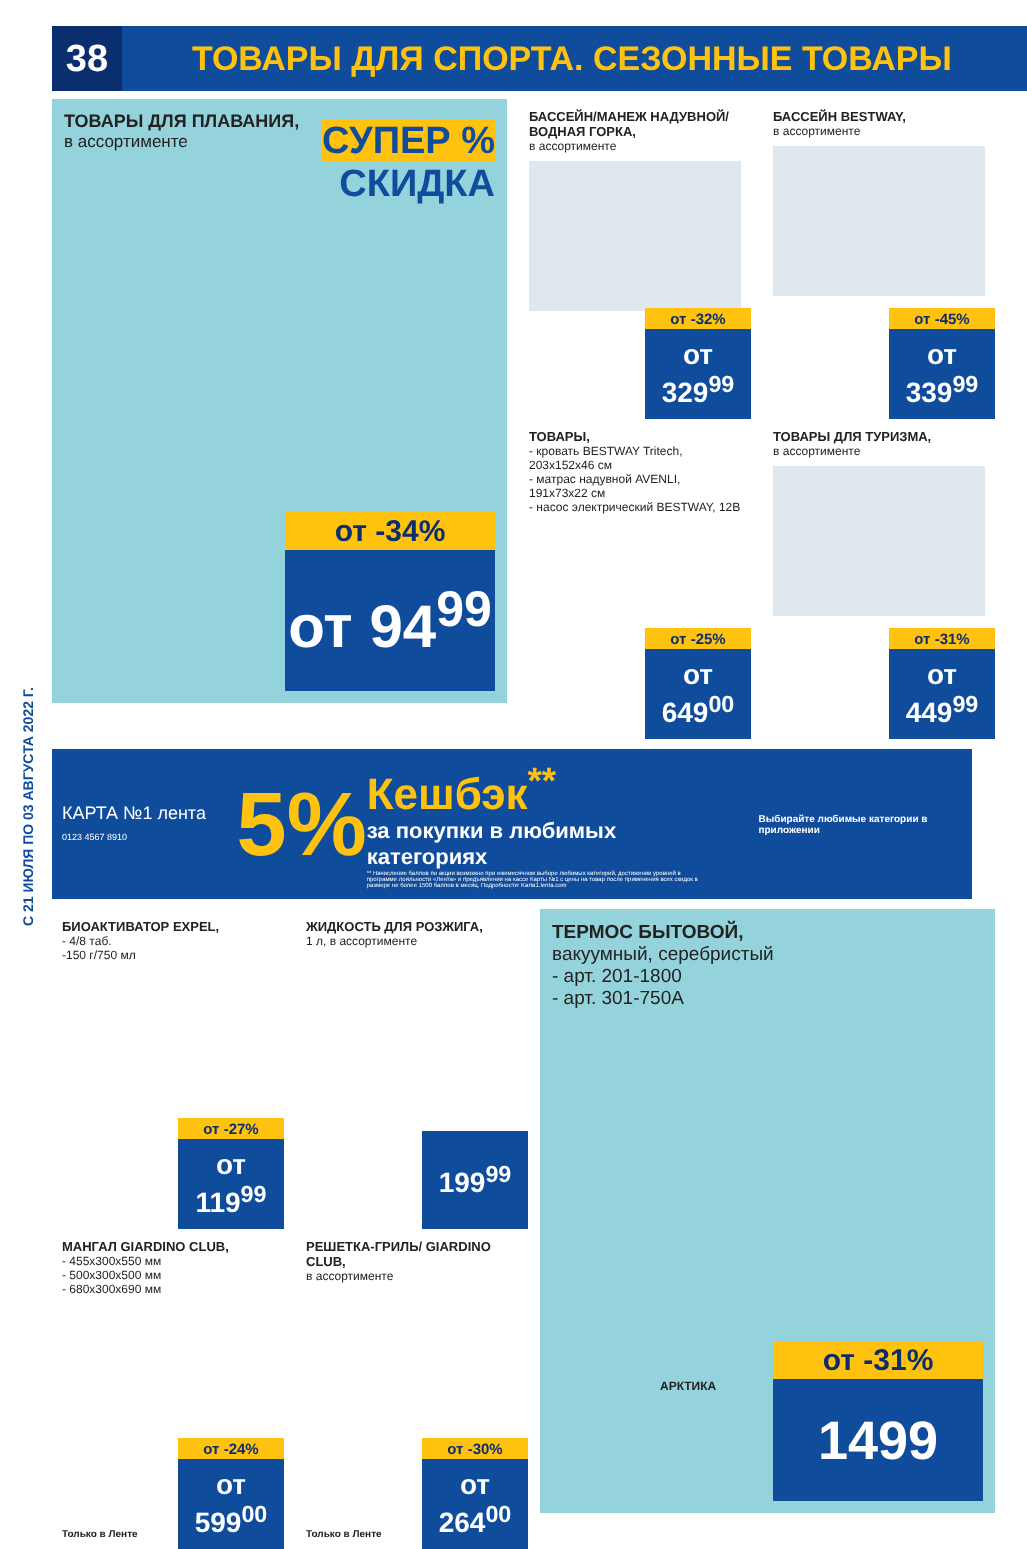38
ТОВАРЫ ДЛЯ СПОРТА. СЕЗОННЫЕ ТОВАРЫ
ТОВАРЫ ДЛЯ ПЛАВАНИЯ,
в ассортименте
СУПЕР %
СКИДКА
от -34%
от 94<sup>99</sup>
БАССЕЙН/МАНЕЖ НАДУВНОЙ/ВОДНАЯ ГОРКА,
в ассортименте
от -32%
от 329<sup>99</sup>
ТОВАРЫ,
- кровать BESTWAY Tritech, 203x152x46 см
- матрас надувной AVENLI, 191x73x22 см
- насос электрический BESTWAY, 12В
от -25%
от 649<sup>00</sup>
БАССЕЙН BESTWAY,
в ассортименте
от -45%
от 339<sup>99</sup>
ТОВАРЫ ДЛЯ ТУРИЗМА,
в ассортименте
от -31%
от 449<sup>99</sup>
КАРТА №1 лента
0123 4567 8910
5%
Кешбэк<sup>**</sup>
за покупки в любимых категориях
** Начисление баллов по акции возможно при ежемесячном выборе любимых категорий, достижении уровней в программе лояльности «Лента» и предъявлении на кассе Карты №1 с цены на товар после применения всех скидок в размере не более 1500 баллов в месяц. Подробности: Karta1.lenta.com
Выбирайте любимые категории в приложении
БИОАКТИВАТОР EXPEL,
- 4/8 таб.
-150 г/750 мл
от -27%
от 119<sup>99</sup>
МАНГАЛ GIARDINO CLUB,
- 455x300x550 мм
- 500x300x500 мм
- 680x300x690 мм
Только в Ленте
от -24%
от 599<sup>00</sup>
ЖИДКОСТЬ ДЛЯ РОЗЖИГА,
1 л, в ассортименте
199<sup>99</sup>
РЕШЕТКА-ГРИЛЬ/ GIARDINO CLUB,
в ассортименте
Только в Ленте
от -30%
от 264<sup>00</sup>
ТЕРМОС БЫТОВОЙ,
вакуумный, серебристый
- арт. 201-1800
- арт. 301-750А
АРКТИКА
от -31%
1499
С 21 ИЮЛЯ ПО 03 АВГУСТА 2022 Г.